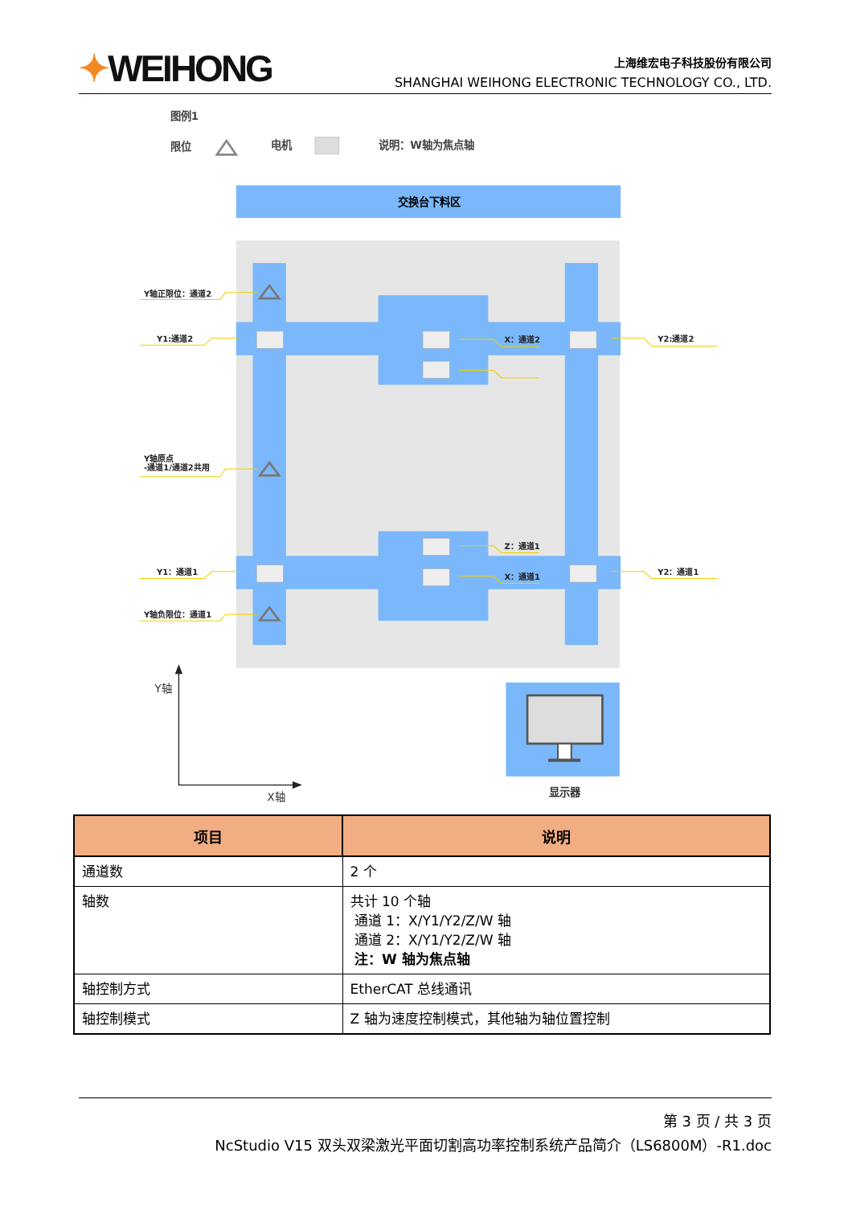✦WEIHONG
上海维宏电子科技股份有限公司
SHANGHAI WEIHONG ELECTRONIC TECHNOLOGY CO., LTD.
图例1
限位
电机
说明：W轴为焦点轴
交换台下料区
Y轴正限位：通道2
Y1:通道2
Y轴原点
-通道1/通道2共用
Y1：通道1
Y轴负限位：通道1
X：通道2
Z：通道1
X：通道1
Y2:通道2
Y2：通道1
Y轴
X轴
显示器
| 项目 | 说明 |
| --- | --- |
| 通道数 | 2 个 |
| 轴数 | 共计 10 个轴 通道 1：X/Y1/Y2/Z/W 轴 通道 2：X/Y1/Y2/Z/W 轴 注：W 轴为焦点轴 |
| 轴控制方式 | EtherCAT 总线通讯 |
| 轴控制模式 | Z 轴为速度控制模式，其他轴为轴位置控制 |
第 3 页 / 共 3 页
NcStudio V15 双头双梁激光平面切割高功率控制系统产品简介（LS6800M）-R1.doc